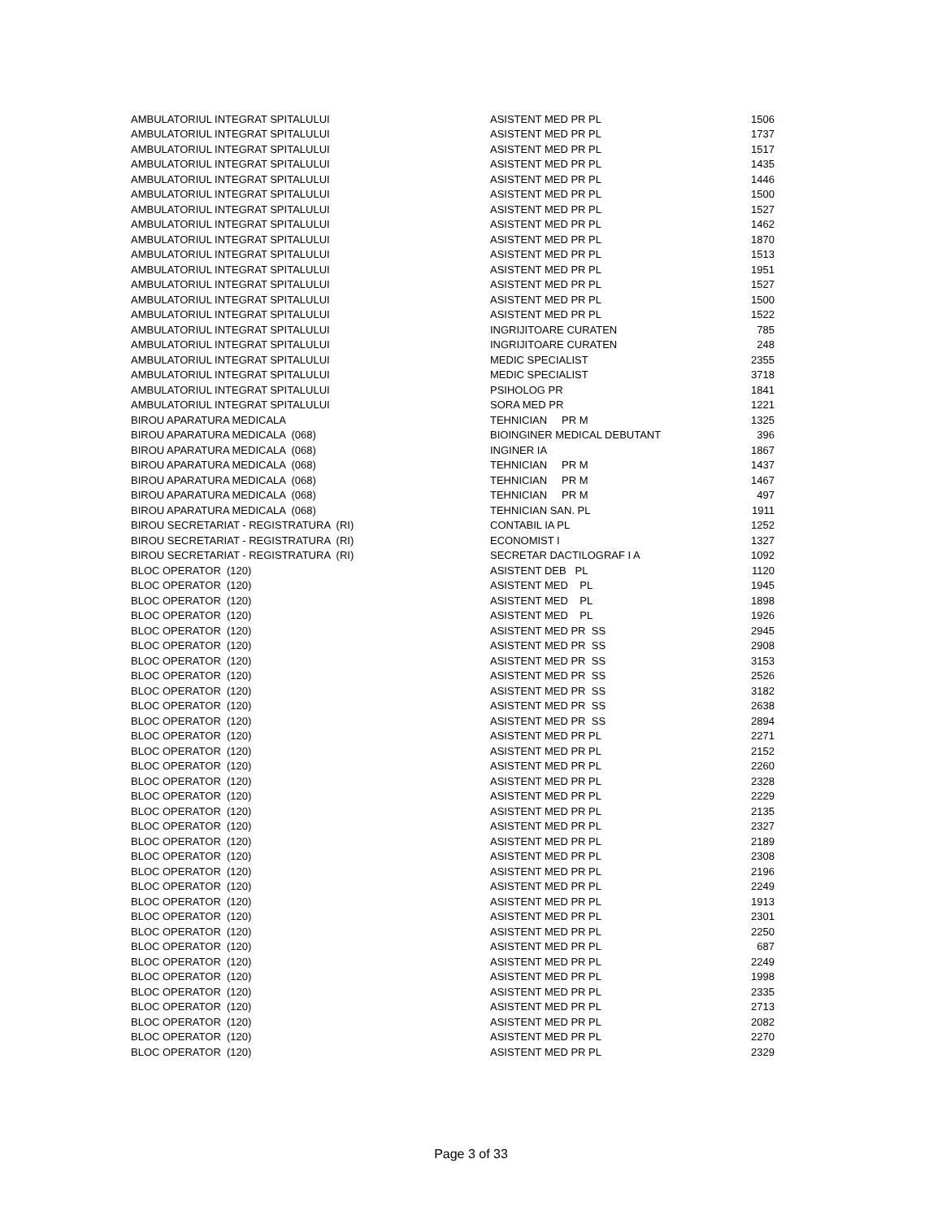| AMBULATORIUL INTEGRAT SPITALULUI | ASISTENT MED PR PL | 1506 |
| AMBULATORIUL INTEGRAT SPITALULUI | ASISTENT MED PR PL | 1737 |
| AMBULATORIUL INTEGRAT SPITALULUI | ASISTENT MED PR PL | 1517 |
| AMBULATORIUL INTEGRAT SPITALULUI | ASISTENT MED PR PL | 1435 |
| AMBULATORIUL INTEGRAT SPITALULUI | ASISTENT MED PR PL | 1446 |
| AMBULATORIUL INTEGRAT SPITALULUI | ASISTENT MED PR PL | 1500 |
| AMBULATORIUL INTEGRAT SPITALULUI | ASISTENT MED PR PL | 1527 |
| AMBULATORIUL INTEGRAT SPITALULUI | ASISTENT MED PR PL | 1462 |
| AMBULATORIUL INTEGRAT SPITALULUI | ASISTENT MED PR PL | 1870 |
| AMBULATORIUL INTEGRAT SPITALULUI | ASISTENT MED PR PL | 1513 |
| AMBULATORIUL INTEGRAT SPITALULUI | ASISTENT MED PR PL | 1951 |
| AMBULATORIUL INTEGRAT SPITALULUI | ASISTENT MED PR PL | 1527 |
| AMBULATORIUL INTEGRAT SPITALULUI | ASISTENT MED PR PL | 1500 |
| AMBULATORIUL INTEGRAT SPITALULUI | ASISTENT MED PR PL | 1522 |
| AMBULATORIUL INTEGRAT SPITALULUI | INGRIJITOARE CURATEN | 785 |
| AMBULATORIUL INTEGRAT SPITALULUI | INGRIJITOARE CURATEN | 248 |
| AMBULATORIUL INTEGRAT SPITALULUI | MEDIC SPECIALIST | 2355 |
| AMBULATORIUL INTEGRAT SPITALULUI | MEDIC SPECIALIST | 3718 |
| AMBULATORIUL INTEGRAT SPITALULUI | PSIHOLOG PR | 1841 |
| AMBULATORIUL INTEGRAT SPITALULUI | SORA MED PR | 1221 |
| BIROU APARATURA MEDICALA | TEHNICIAN PR M | 1325 |
| BIROU APARATURA MEDICALA (068) | BIOINGINER MEDICAL DEBUTANT | 396 |
| BIROU APARATURA MEDICALA (068) | INGINER IA | 1867 |
| BIROU APARATURA MEDICALA (068) | TEHNICIAN PR M | 1437 |
| BIROU APARATURA MEDICALA (068) | TEHNICIAN PR M | 1467 |
| BIROU APARATURA MEDICALA (068) | TEHNICIAN PR M | 497 |
| BIROU APARATURA MEDICALA (068) | TEHNICIAN SAN. PL | 1911 |
| BIROU SECRETARIAT - REGISTRATURA (RI) | CONTABIL IA PL | 1252 |
| BIROU SECRETARIAT - REGISTRATURA (RI) | ECONOMIST I | 1327 |
| BIROU SECRETARIAT - REGISTRATURA (RI) | SECRETAR DACTILOGRAF I A | 1092 |
| BLOC OPERATOR (120) | ASISTENT DEB PL | 1120 |
| BLOC OPERATOR (120) | ASISTENT MED PL | 1945 |
| BLOC OPERATOR (120) | ASISTENT MED PL | 1898 |
| BLOC OPERATOR (120) | ASISTENT MED PL | 1926 |
| BLOC OPERATOR (120) | ASISTENT MED PR SS | 2945 |
| BLOC OPERATOR (120) | ASISTENT MED PR SS | 2908 |
| BLOC OPERATOR (120) | ASISTENT MED PR SS | 3153 |
| BLOC OPERATOR (120) | ASISTENT MED PR SS | 2526 |
| BLOC OPERATOR (120) | ASISTENT MED PR SS | 3182 |
| BLOC OPERATOR (120) | ASISTENT MED PR SS | 2638 |
| BLOC OPERATOR (120) | ASISTENT MED PR SS | 2894 |
| BLOC OPERATOR (120) | ASISTENT MED PR PL | 2271 |
| BLOC OPERATOR (120) | ASISTENT MED PR PL | 2152 |
| BLOC OPERATOR (120) | ASISTENT MED PR PL | 2260 |
| BLOC OPERATOR (120) | ASISTENT MED PR PL | 2328 |
| BLOC OPERATOR (120) | ASISTENT MED PR PL | 2229 |
| BLOC OPERATOR (120) | ASISTENT MED PR PL | 2135 |
| BLOC OPERATOR (120) | ASISTENT MED PR PL | 2327 |
| BLOC OPERATOR (120) | ASISTENT MED PR PL | 2189 |
| BLOC OPERATOR (120) | ASISTENT MED PR PL | 2308 |
| BLOC OPERATOR (120) | ASISTENT MED PR PL | 2196 |
| BLOC OPERATOR (120) | ASISTENT MED PR PL | 2249 |
| BLOC OPERATOR (120) | ASISTENT MED PR PL | 1913 |
| BLOC OPERATOR (120) | ASISTENT MED PR PL | 2301 |
| BLOC OPERATOR (120) | ASISTENT MED PR PL | 2250 |
| BLOC OPERATOR (120) | ASISTENT MED PR PL | 687 |
| BLOC OPERATOR (120) | ASISTENT MED PR PL | 2249 |
| BLOC OPERATOR (120) | ASISTENT MED PR PL | 1998 |
| BLOC OPERATOR (120) | ASISTENT MED PR PL | 2335 |
| BLOC OPERATOR (120) | ASISTENT MED PR PL | 2713 |
| BLOC OPERATOR (120) | ASISTENT MED PR PL | 2082 |
| BLOC OPERATOR (120) | ASISTENT MED PR PL | 2270 |
| BLOC OPERATOR (120) | ASISTENT MED PR PL | 2329 |
Page 3 of 33